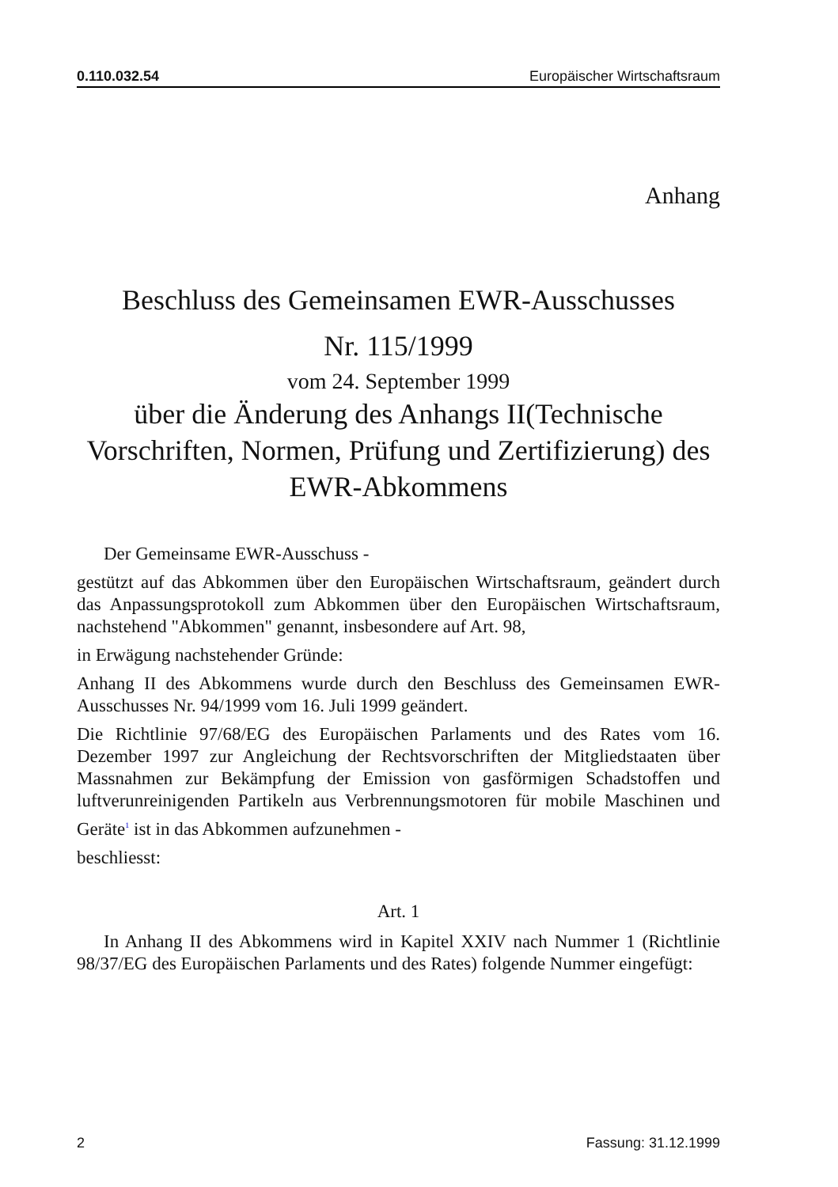0.110.032.54 Europäischer Wirtschaftsraum
Anhang
Beschluss des Gemeinsamen EWR-Ausschusses
Nr. 115/1999
vom 24. September 1999
über die Änderung des Anhangs II(Technische Vorschriften, Normen, Prüfung und Zertifizierung) des EWR-Abkommens
Der Gemeinsame EWR-Ausschuss -
gestützt auf das Abkommen über den Europäischen Wirtschaftsraum, geändert durch das Anpassungsprotokoll zum Abkommen über den Europäischen Wirtschaftsraum, nachstehend "Abkommen" genannt, insbesondere auf Art. 98,
in Erwägung nachstehender Gründe:
Anhang II des Abkommens wurde durch den Beschluss des Gemeinsamen EWR-Ausschusses Nr. 94/1999 vom 16. Juli 1999 geändert.
Die Richtlinie 97/68/EG des Europäischen Parlaments und des Rates vom 16. Dezember 1997 zur Angleichung der Rechtsvorschriften der Mitgliedstaaten über Massnahmen zur Bekämpfung der Emission von gasförmigen Schadstoffen und luftverunreinigenden Partikeln aus Verbrennungsmotoren für mobile Maschinen und Geräte<sup>1</sup> ist in das Abkommen aufzunehmen -
beschliesst:
Art. 1
In Anhang II des Abkommens wird in Kapitel XXIV nach Nummer 1 (Richtlinie 98/37/EG des Europäischen Parlaments und des Rates) folgende Nummer eingefügt:
2 Fassung: 31.12.1999